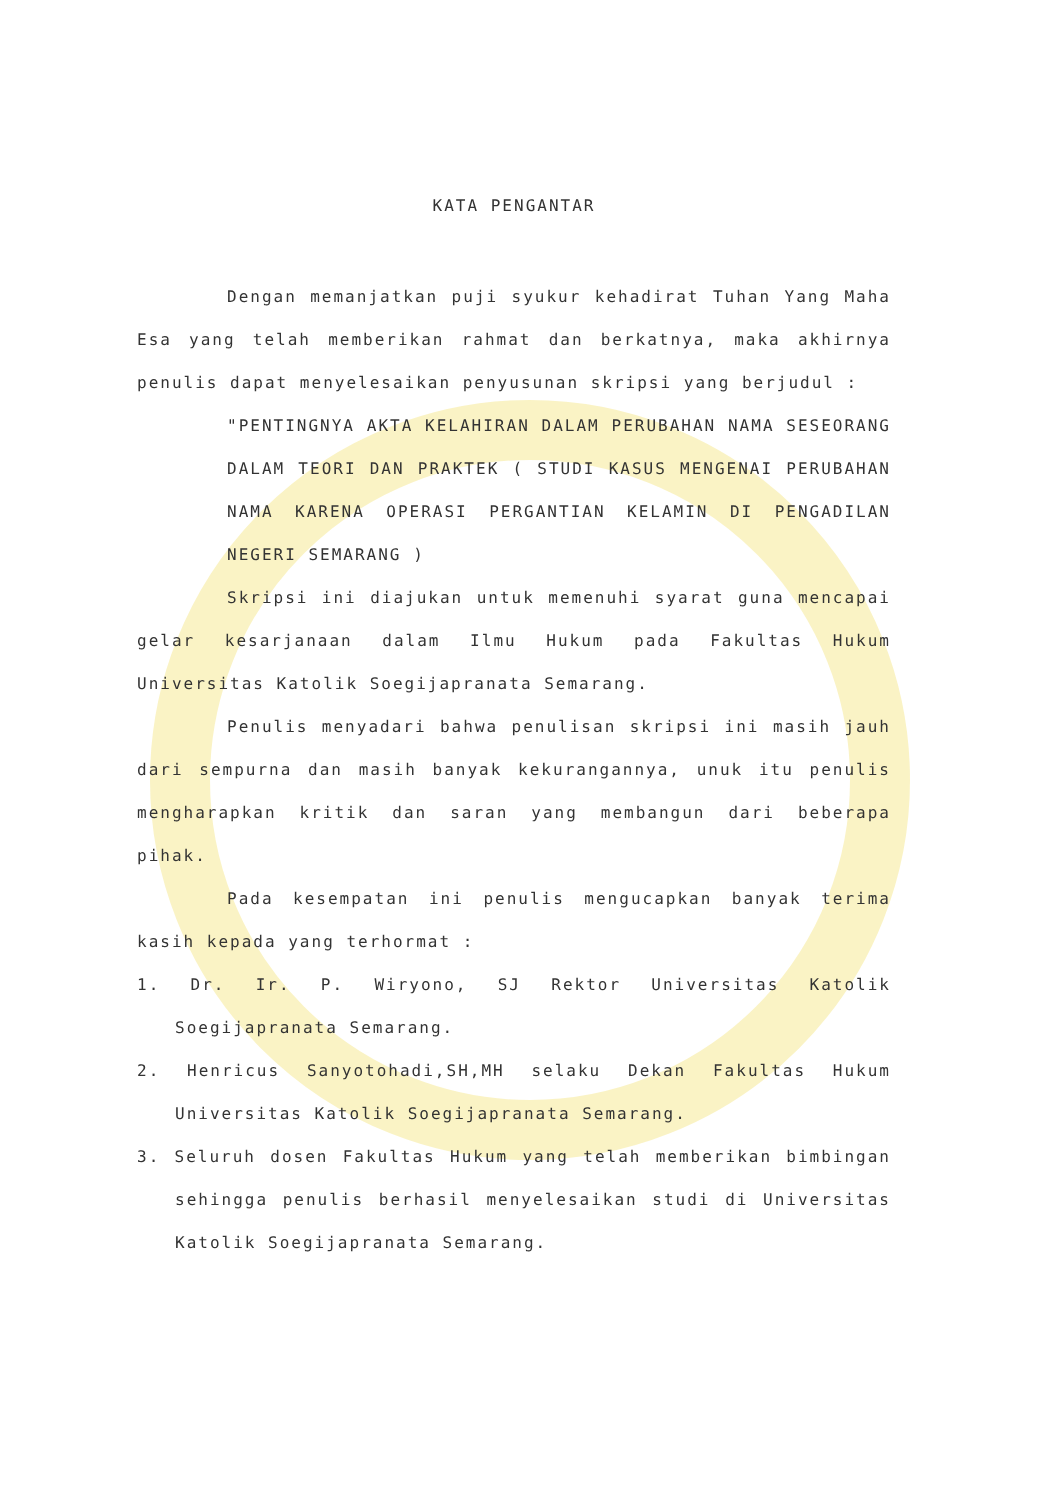KATA PENGANTAR
Dengan memanjatkan puji syukur kehadirat Tuhan Yang Maha Esa yang telah memberikan rahmat dan berkatnya, maka akhirnya penulis dapat menyelesaikan penyusunan skripsi yang berjudul :
"PENTINGNYA AKTA KELAHIRAN DALAM PERUBAHAN NAMA SESEORANG DALAM TEORI DAN PRAKTEK ( STUDI KASUS MENGENAI PERUBAHAN NAMA KARENA OPERASI PERGANTIAN KELAMIN DI PENGADILAN NEGERI SEMARANG )
Skripsi ini diajukan untuk memenuhi syarat guna mencapai gelar kesarjanaan dalam Ilmu Hukum pada Fakultas Hukum Universitas Katolik Soegijapranata Semarang.
Penulis menyadari bahwa penulisan skripsi ini masih jauh dari sempurna dan masih banyak kekurangannya, unuk itu penulis mengharapkan kritik dan saran yang membangun dari beberapa pihak.
Pada kesempatan ini penulis mengucapkan banyak terima kasih kepada yang terhormat :
1. Dr. Ir. P. Wiryono, SJ Rektor Universitas Katolik Soegijapranata Semarang.
2. Henricus Sanyotohadi,SH,MH selaku Dekan Fakultas Hukum Universitas Katolik Soegijapranata Semarang.
3. Seluruh dosen Fakultas Hukum yang telah memberikan bimbingan sehingga penulis berhasil menyelesaikan studi di Universitas Katolik Soegijapranata Semarang.